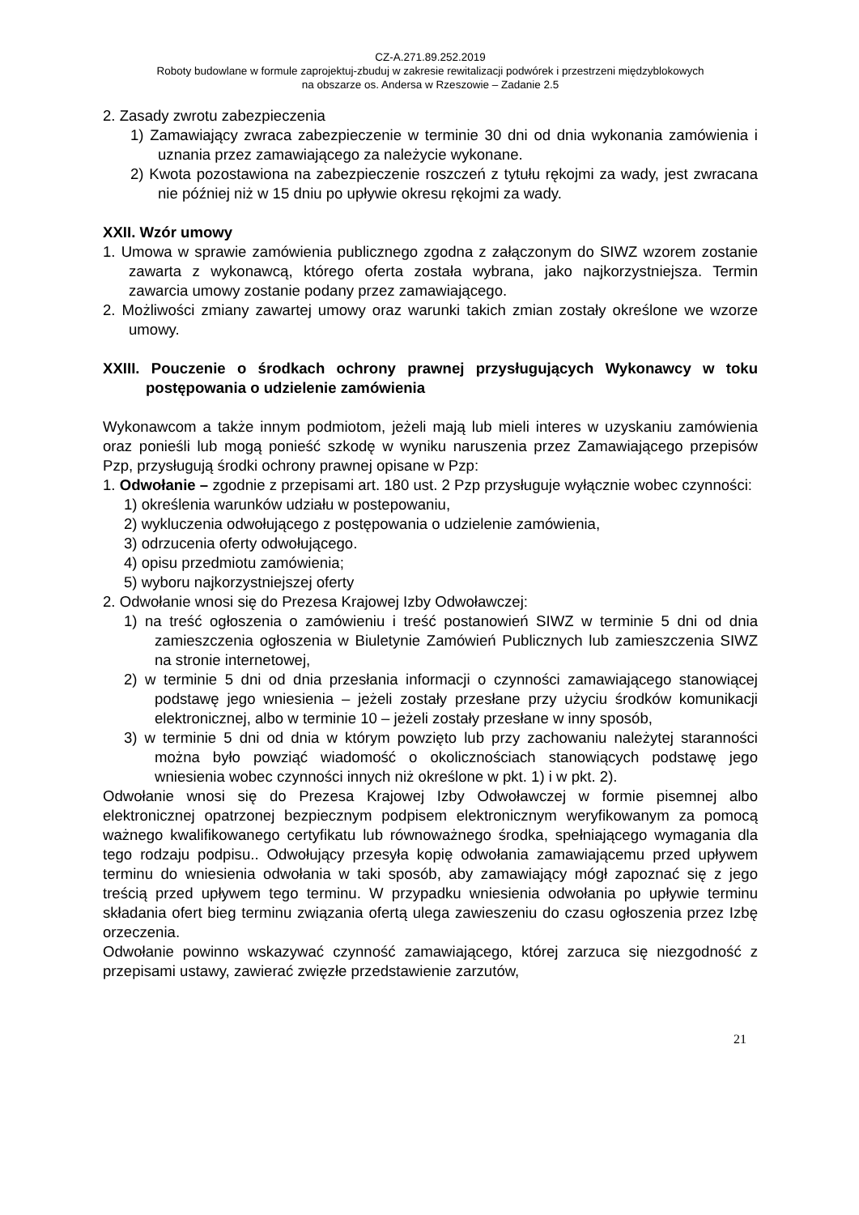CZ-A.271.89.252.2019
Roboty budowlane w formule zaprojektuj-zbuduj w zakresie rewitalizacji podwórek i przestrzeni międzyblokowych
na obszarze os. Andersa w Rzeszowie – Zadanie 2.5
2. Zasady zwrotu zabezpieczenia
1) Zamawiający zwraca zabezpieczenie w terminie 30 dni od dnia wykonania zamówienia i uznania przez zamawiającego za należycie wykonane.
2) Kwota pozostawiona na zabezpieczenie roszczeń z tytułu rękojmi za wady, jest zwracana nie później niż w 15 dniu po upływie okresu rękojmi za wady.
XXII. Wzór umowy
1. Umowa w sprawie zamówienia publicznego zgodna z załączonym do SIWZ wzorem zostanie zawarta z wykonawcą, którego oferta została wybrana, jako najkorzystniejsza. Termin zawarcia umowy zostanie podany przez zamawiającego.
2. Możliwości zmiany zawartej umowy oraz warunki takich zmian zostały określone we wzorze umowy.
XXIII. Pouczenie o środkach ochrony prawnej przysługujących Wykonawcy w toku postępowania o udzielenie zamówienia
Wykonawcom a także innym podmiotom, jeżeli mają lub mieli interes w uzyskaniu zamówienia oraz ponieśli lub mogą ponieść szkodę w wyniku naruszenia przez Zamawiającego przepisów Pzp, przysługują środki ochrony prawnej opisane w Pzp:
1. Odwołanie – zgodnie z przepisami art. 180 ust. 2 Pzp przysługuje wyłącznie wobec czynności:
1) określenia warunków udziału w postepowaniu,
2) wykluczenia odwołującego z postępowania o udzielenie zamówienia,
3) odrzucenia oferty odwołującego.
4) opisu przedmiotu zamówienia;
5) wyboru najkorzystniejszej oferty
2. Odwołanie wnosi się do Prezesa Krajowej Izby Odwoławczej:
1) na treść ogłoszenia o zamówieniu i treść postanowień SIWZ w terminie 5 dni od dnia zamieszczenia ogłoszenia w Biuletynie Zamówień Publicznych lub zamieszczenia SIWZ na stronie internetowej,
2) w terminie 5 dni od dnia przesłania informacji o czynności zamawiającego stanowiącej podstawę jego wniesienia – jeżeli zostały przesłane przy użyciu środków komunikacji elektronicznej, albo w terminie 10 – jeżeli zostały przesłane w inny sposób,
3) w terminie 5 dni od dnia w którym powzięto lub przy zachowaniu należytej staranności można było powziąć wiadomość o okolicznościach stanowiących podstawę jego wniesienia wobec czynności innych niż określone w pkt. 1) i w pkt. 2).
Odwołanie wnosi się do Prezesa Krajowej Izby Odwoławczej w formie pisemnej albo elektronicznej opatrzonej bezpiecznym podpisem elektronicznym weryfikowanym za pomocą ważnego kwalifikowanego certyfikatu lub równoważnego środka, spełniającego wymagania dla tego rodzaju podpisu.. Odwołujący przesyła kopię odwołania zamawiającemu przed upływem terminu do wniesienia odwołania w taki sposób, aby zamawiający mógł zapoznać się z jego treścią przed upływem tego terminu. W przypadku wniesienia odwołania po upływie terminu składania ofert bieg terminu związania ofertą ulega zawieszeniu do czasu ogłoszenia przez Izbę orzeczenia.
Odwołanie powinno wskazywać czynność zamawiającego, której zarzuca się niezgodność z przepisami ustawy, zawierać zwięzłe przedstawienie zarzutów,
21